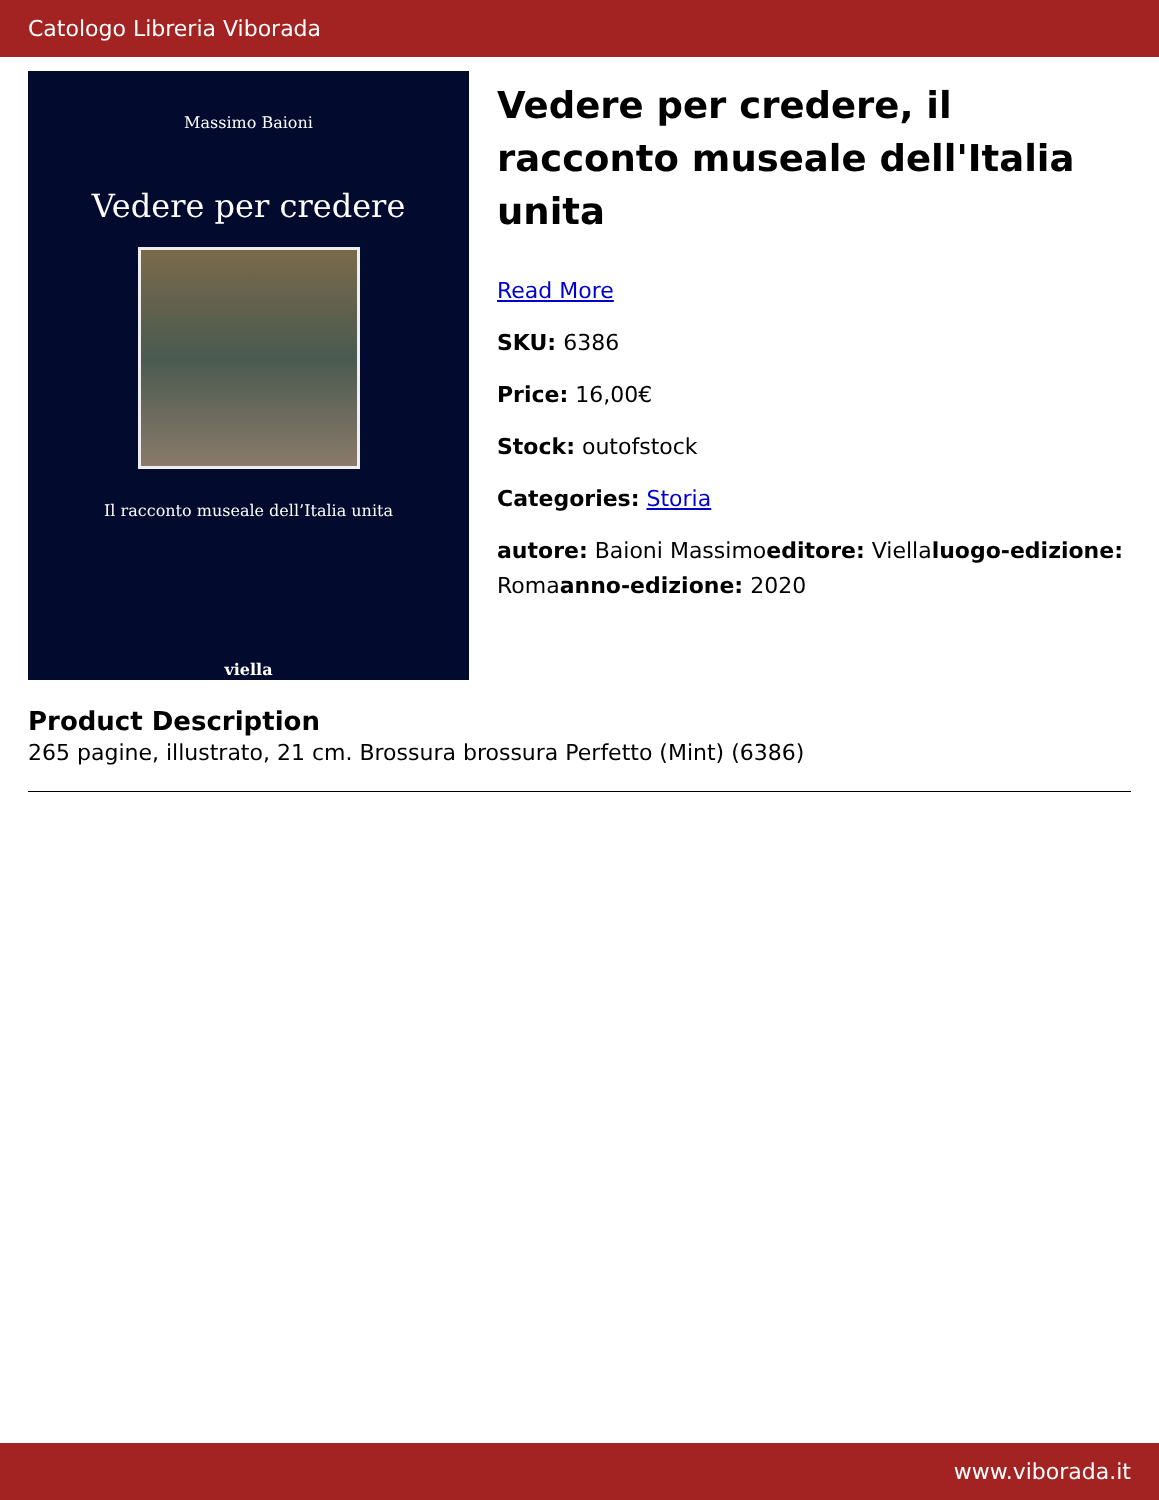Catologo Libreria Viborada
Massimo Baioni
Vedere per credere
Il racconto museale dell’Italia unita
viella
Vedere per credere, il racconto museale dell'Italia unita
Read More
SKU: 6386
Price: 16,00€
Stock: outofstock
Categories: Storia
autore: Baioni Massimoeditore: Viellaluogo-edizione: Romaanno-edizione: 2020
Product Description
265 pagine, illustrato, 21 cm. Brossura brossura Perfetto (Mint) (6386)
www.viborada.it